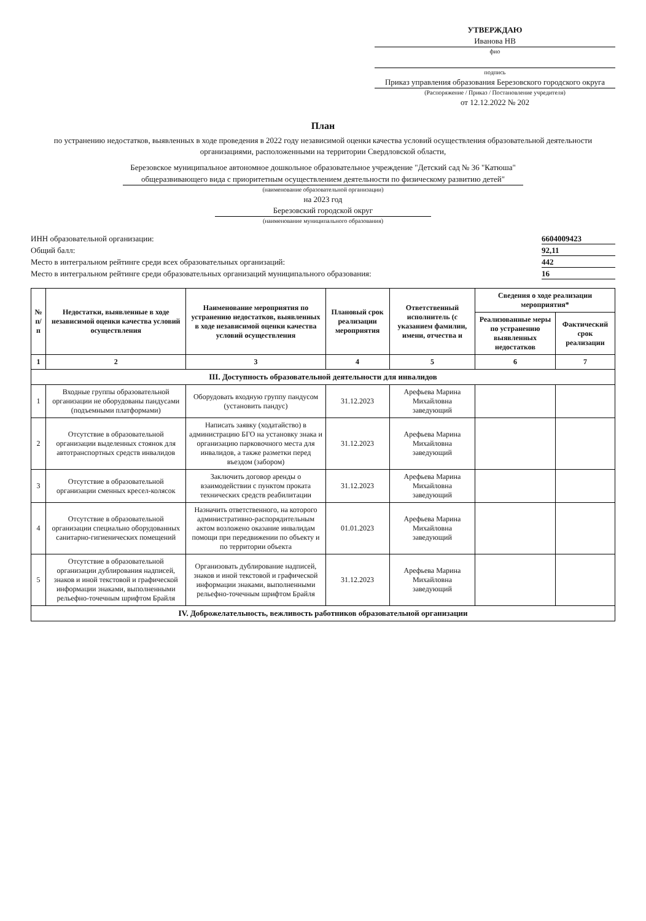УТВЕРЖДАЮ
Иванова НВ
фио
подпись
Приказ управления образования Березовского городского округа
(Распоряжение / Приказ / Постановление учредителя)
от 12.12.2022 № 202
План
по устранению недостатков, выявленных в ходе проведения в 2022 году независимой оценки качества условий осуществления образовательной деятельности организациями, расположенными на территории Свердловской области,
Березовское муниципальное автономное дошкольное образовательное учреждение "Детский сад № 36 "Катюша" общеразвивающего вида с приоритетным осуществлением деятельности по физическому развитию детей"
(наименование образовательной организации)
на 2023 год
Березовский городской округ
(наименование муниципального образования)
ИНН образовательной организации: 6604009423 Общий балл: 92,11 Место в интегральном рейтинге среди всех образовательных организаций: 442 Место в интегральном рейтинге среди образовательных организаций муниципального образования: 16
| № п/п | Недостатки, выявленные в ходе независимой оценки качества условий осуществления | Наименование мероприятия по устранению недостатков, выявленных в ходе независимой оценки качества условий осуществления | Плановый срок реализации мероприятия | Ответственный исполнитель (с указанием фамилии, имени, отчества и | Сведения о ходе реализации мероприятия* | |
| --- | --- | --- | --- | --- | --- | --- |
| | | | | | Реализованные меры по устранению выявленных недостатков | Фактический срок реализации |
| 1 | 2 | 3 | 4 | 5 | 6 | 7 |
| III. Доступность образовательной деятельности для инвалидов | | | | | | |
| 1 | Входные группы образовательной организации не оборудованы пандусами (подъемными платформами) | Оборудовать входную группу пандусом (установить пандус) | 31.12.2023 | Арефьева Марина Михайловна заведующий | | |
| 2 | Отсутствие в образовательной организации выделенных стоянок для автотранспортных средств инвалидов | Написать заявку (ходатайство) в администрацию БГО на установку знака и организацию парковочного места для инвалидов, а также разметки перед въездом (забором) | 31.12.2023 | Арефьева Марина Михайловна заведующий | | |
| 3 | Отсутствие в образовательной организации сменных кресел-колясок | Заключить договор аренды о взаимодействии с пунктом проката технических средств реабилитации | 31.12.2023 | Арефьева Марина Михайловна заведующий | | |
| 4 | Отсутствие в образовательной организации специально оборудованных санитарно-гигиенических помещений | Назначить ответственного, на которого административно-распорядительным актом возложено оказание инвалидам помощи при передвижении по объекту и по территории объекта | 01.01.2023 | Арефьева Марина Михайловна заведующий | | |
| 5 | Отсутствие в образовательной организации дублирования надписей, знаков и иной текстовой и графической информации знаками, выполненными рельефно-точечным шрифтом Брайля | Организовать дублирование надписей, знаков и иной текстовой и графической информации знаками, выполненными рельефно-точечным шрифтом Брайля | 31.12.2023 | Арефьева Марина Михайловна заведующий | | |
| IV. Доброжелательность, вежливость работников образовательной организации | | | | | | |